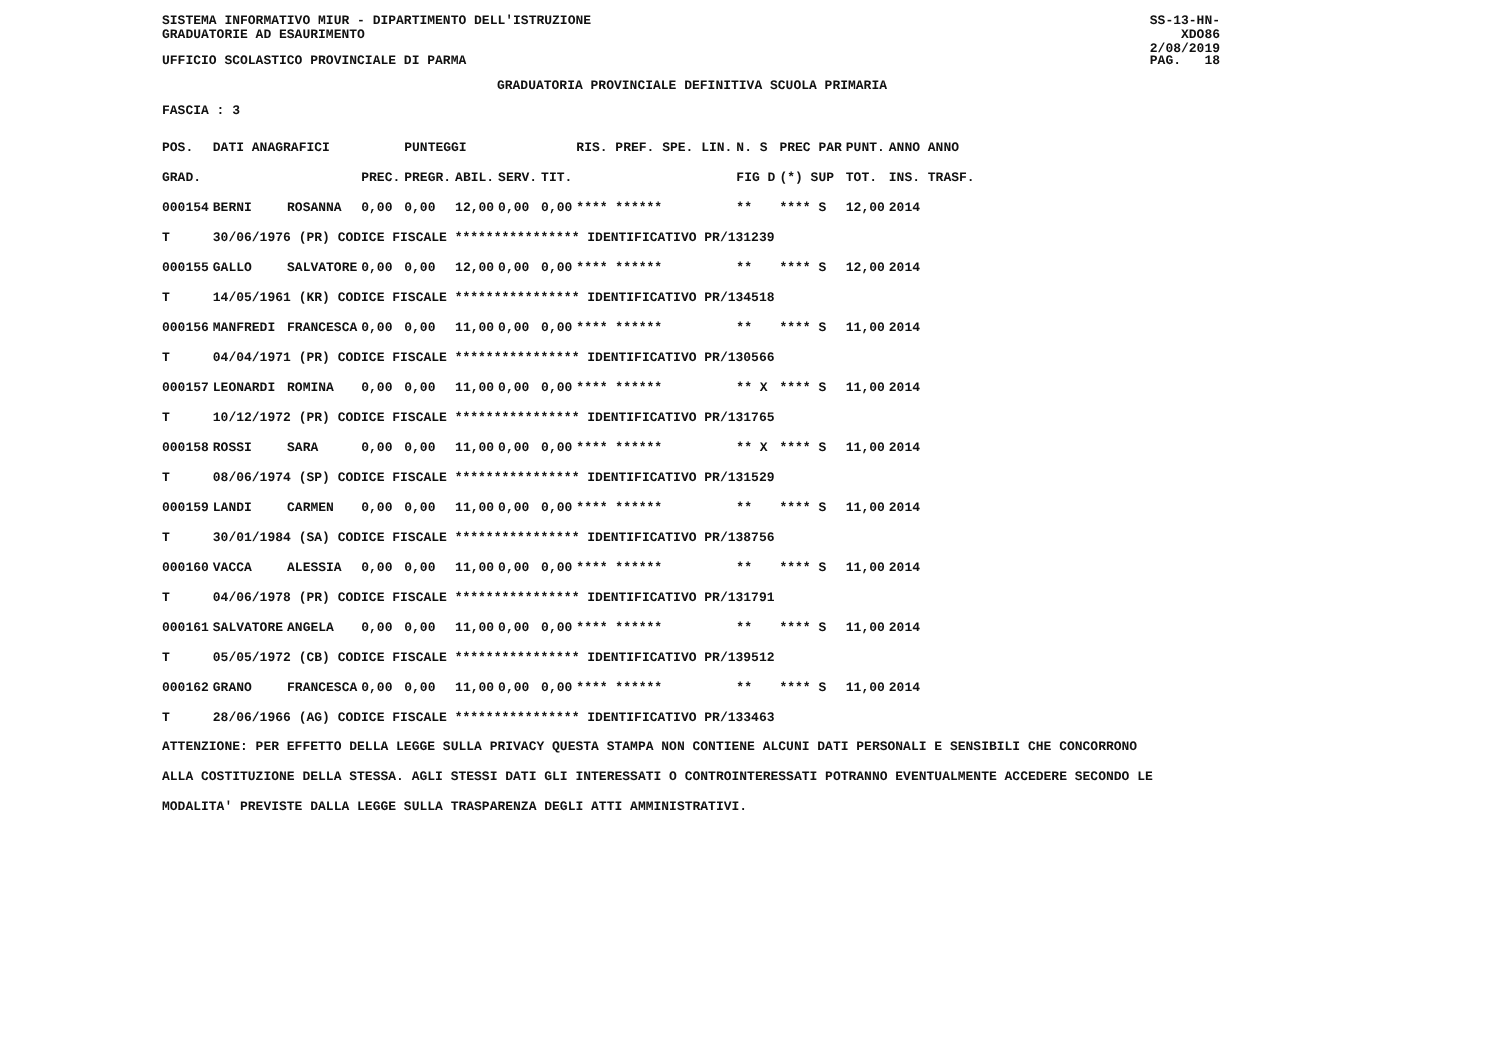SISTEMA INFORMATIVO MIUR - DIPARTIMENTO DELL'ISTRUZIONE
GRADUATORIE AD ESAURIMENTO
SS-13-HN-XDO86
2/08/2019
UFFICIO SCOLASTICO PROVINCIALE DI PARMA PAG. 18
GRADUATORIA PROVINCIALE DEFINITIVA SCUOLA PRIMARIA
FASCIA : 3
| POS. | DATI ANAGRAFICI | | | PUNTEGGI | | | | RIS. PREF. SPE. LIN. | | N. S | PREC PAR | PUNT. | ANNO ANNO |
| --- | --- | --- | --- | --- | --- | --- | --- | --- | --- | --- | --- | --- | --- |
| GRAD. | | | PREC. | PREGR. | ABIL. | SERV. | TIT. | | | FIG D | (*) SUP | TOT. | INS. TRASF. |
| 000154 | BERNI | ROSANNA | 0,00 | 0,00 | 12,00 | 0,00 | 0,00 | **** ****** | | ** | **** S | 12,00 | 2014 |
| T | 30/06/1976 (PR) CODICE FISCALE **************** IDENTIFICATIVO PR/131239 | | | | | | | | | | | | |
| 000155 | GALLO | SALVATORE | 0,00 | 0,00 | 12,00 | 0,00 | 0,00 | **** ****** | | ** | **** S | 12,00 | 2014 |
| T | 14/05/1961 (KR) CODICE FISCALE **************** IDENTIFICATIVO PR/134518 | | | | | | | | | | | | |
| 000156 | MANFREDI | FRANCESCA | 0,00 | 0,00 | 11,00 | 0,00 | 0,00 | **** ****** | | ** | **** S | 11,00 | 2014 |
| T | 04/04/1971 (PR) CODICE FISCALE **************** IDENTIFICATIVO PR/130566 | | | | | | | | | | | | |
| 000157 | LEONARDI | ROMINA | 0,00 | 0,00 | 11,00 | 0,00 | 0,00 | **** ****** | | ** X | **** S | 11,00 | 2014 |
| T | 10/12/1972 (PR) CODICE FISCALE **************** IDENTIFICATIVO PR/131765 | | | | | | | | | | | | |
| 000158 | ROSSI | SARA | 0,00 | 0,00 | 11,00 | 0,00 | 0,00 | **** ****** | | ** X | **** S | 11,00 | 2014 |
| T | 08/06/1974 (SP) CODICE FISCALE **************** IDENTIFICATIVO PR/131529 | | | | | | | | | | | | |
| 000159 | LANDI | CARMEN | 0,00 | 0,00 | 11,00 | 0,00 | 0,00 | **** ****** | | ** | **** S | 11,00 | 2014 |
| T | 30/01/1984 (SA) CODICE FISCALE **************** IDENTIFICATIVO PR/138756 | | | | | | | | | | | | |
| 000160 | VACCA | ALESSIA | 0,00 | 0,00 | 11,00 | 0,00 | 0,00 | **** ****** | | ** | **** S | 11,00 | 2014 |
| T | 04/06/1978 (PR) CODICE FISCALE **************** IDENTIFICATIVO PR/131791 | | | | | | | | | | | | |
| 000161 | SALVATORE | ANGELA | 0,00 | 0,00 | 11,00 | 0,00 | 0,00 | **** ****** | | ** | **** S | 11,00 | 2014 |
| T | 05/05/1972 (CB) CODICE FISCALE **************** IDENTIFICATIVO PR/139512 | | | | | | | | | | | | |
| 000162 | GRANO | FRANCESCA | 0,00 | 0,00 | 11,00 | 0,00 | 0,00 | **** ****** | | ** | **** S | 11,00 | 2014 |
| T | 28/06/1966 (AG) CODICE FISCALE **************** IDENTIFICATIVO PR/133463 | | | | | | | | | | | | |
ATTENZIONE: PER EFFETTO DELLA LEGGE SULLA PRIVACY QUESTA STAMPA NON CONTIENE ALCUNI DATI PERSONALI E SENSIBILI CHE CONCORRONO
ALLA COSTITUZIONE DELLA STESSA. AGLI STESSI DATI GLI INTERESSATI O CONTROINTERESSATI POTRANNO EVENTUALMENTE ACCEDERE SECONDO LE
MODALITA' PREVISTE DALLA LEGGE SULLA TRASPARENZA DEGLI ATTI AMMINISTRATIVI.